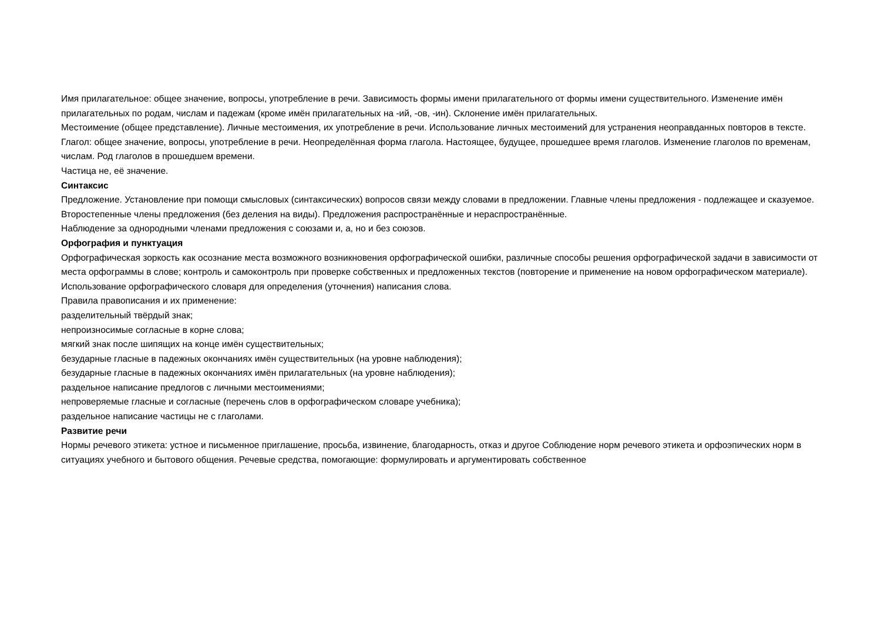Имя прилагательное: общее значение, вопросы, употребление в речи. Зависимость формы имени прилагательного от формы имени существительного. Изменение имён прилагательных по родам, числам и падежам (кроме имён прилагательных на -ий, -ов, -ин). Склонение имён прилагательных.
Местоимение (общее представление). Личные местоимения, их употребление в речи. Использование личных местоимений для устранения неоправданных повторов в тексте.
Глагол: общее значение, вопросы, употребление в речи. Неопределённая форма глагола. Настоящее, будущее, прошедшее время глаголов. Изменение глаголов по временам, числам. Род глаголов в прошедшем времени.
Частица не, её значение.
Синтаксис
Предложение. Установление при помощи смысловых (синтаксических) вопросов связи между словами в предложении. Главные члены предложения - подлежащее и сказуемое. Второстепенные члены предложения (без деления на виды). Предложения распространённые и нераспространённые.
Наблюдение за однородными членами предложения с союзами и, а, но и без союзов.
Орфография и пунктуация
Орфографическая зоркость как осознание места возможного возникновения орфографической ошибки, различные способы решения орфографической задачи в зависимости от места орфограммы в слове; контроль и самоконтроль при проверке собственных и предложенных текстов (повторение и применение на новом орфографическом материале).
Использование орфографического словаря для определения (уточнения) написания слова.
Правила правописания и их применение:
разделительный твёрдый знак;
непроизносимые согласные в корне слова;
мягкий знак после шипящих на конце имён существительных;
безударные гласные в падежных окончаниях имён существительных (на уровне наблюдения);
безударные гласные в падежных окончаниях имён прилагательных (на уровне наблюдения);
раздельное написание предлогов с личными местоимениями;
непроверяемые гласные и согласные (перечень слов в орфографическом словаре учебника);
раздельное написание частицы не с глаголами.
Развитие речи
Нормы речевого этикета: устное и письменное приглашение, просьба, извинение, благодарность, отказ и другое Соблюдение норм речевого этикета и орфоэпических норм в ситуациях учебного и бытового общения. Речевые средства, помогающие: формулировать и аргументировать собственное